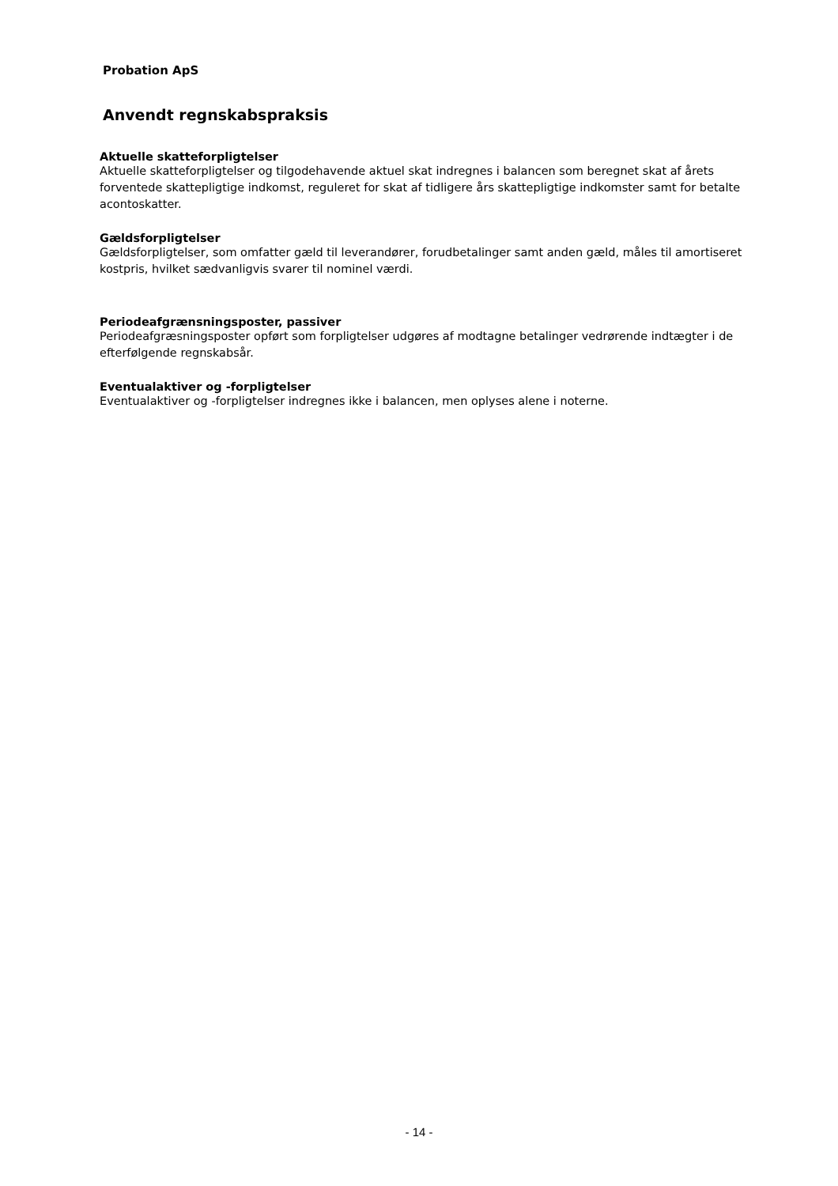Probation ApS
Anvendt regnskabspraksis
Aktuelle skatteforpligtelser
Aktuelle skatteforpligtelser og tilgodehavende aktuel skat indregnes i balancen som beregnet skat af årets forventede skattepligtige indkomst, reguleret for skat af tidligere års skattepligtige indkomster samt for betalte acontoskatter.
Gældsforpligtelser
Gældsforpligtelser, som omfatter gæld til leverandører, forudbetalinger samt anden gæld, måles til amortiseret kostpris, hvilket sædvanligvis svarer til nominel værdi.
Periodeafgrænsningsposter, passiver
Periodeafgræsningsposter opført som forpligtelser udgøres af modtagne betalinger vedrørende indtægter i de efterfølgende regnskabsår.
Eventualaktiver og -forpligtelser
Eventualaktiver og -forpligtelser indregnes ikke i balancen, men oplyses alene i noterne.
- 14 -